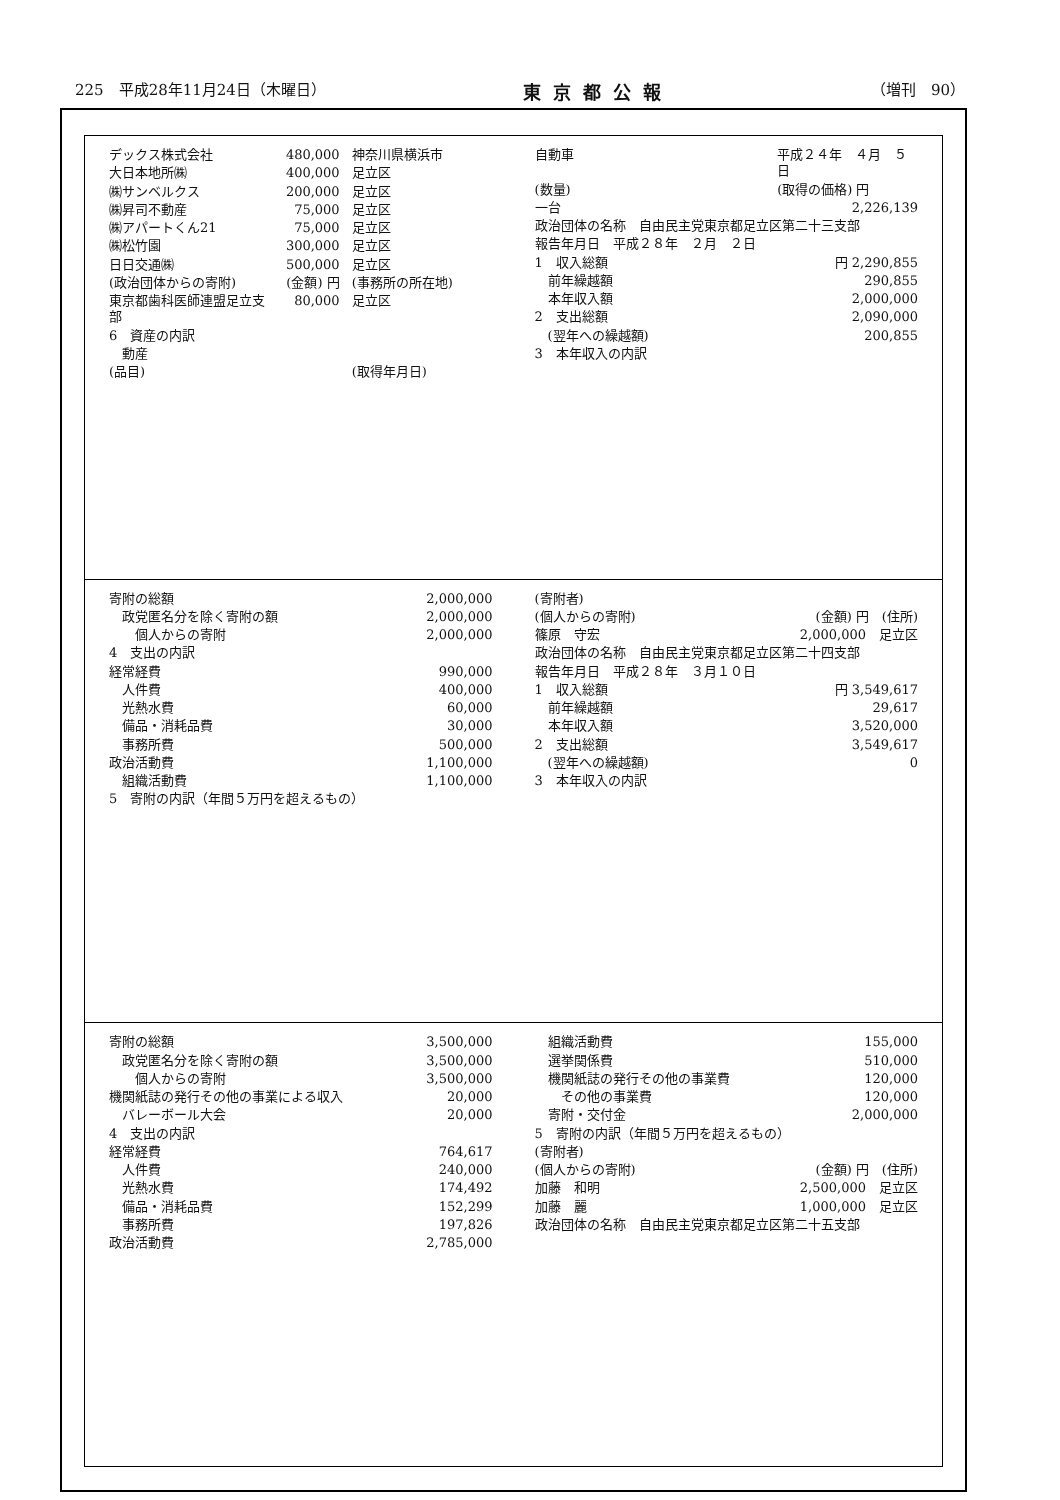225　平成28年11月24日（木曜日） 東京都公報 （増刊　90）
| デックス株式会社 | 480,000 | 神奈川県横浜市 |
| 大日本地所㈱ | 400,000 | 足立区 |
| ㈱サンベルクス | 200,000 | 足立区 |
| ㈱昇司不動産 | 75,000 | 足立区 |
| ㈱アパートくん21 | 75,000 | 足立区 |
| ㈱松竹園 | 300,000 | 足立区 |
| 日日交通㈱ | 500,000 | 足立区 |
| (政治団体からの寄附) | (金額) 円 | (事務所の所在地) |
| 東京都歯科医師連盟足立支部 | 80,000 | 足立区 |
| 6 資産の内訳 | | |
| 動産 | | |
| (品目) | | (取得年月日) |
| 自動車 | | 平成２４年 ４月 ５日 |
| (数量) | | (取得の価格) 円 |
| 一台 | | 2,226,139 |
| 政治団体の名称 自由民主党東京都足立区第二十三支部 | |
| 報告年月日 平成２８年 ２月 ２日 | |
| 1 収入総額 | 円 2,290,855 |
| 前年繰越額 | 290,855 |
| 本年収入額 | 2,000,000 |
| 2 支出総額 | 2,090,000 |
| (翌年への繰越額) | 200,855 |
| 3 本年収入の内訳 | |
| 寄附の総額 | 2,000,000 |
| 政党匿名分を除く寄附の額 | 2,000,000 |
| 個人からの寄附 | 2,000,000 |
| 4 支出の内訳 | |
| 経常経費 | 990,000 |
| 人件費 | 400,000 |
| 光熱水費 | 60,000 |
| 備品・消耗品費 | 30,000 |
| 事務所費 | 500,000 |
| 政治活動費 | 1,100,000 |
| 組織活動費 | 1,100,000 |
| 5 寄附の内訳（年間５万円を超えるもの） | |
| (寄附者) | |
| (個人からの寄附) | (金額) 円 (住所) |
| 篠原 守宏 | 2,000,000 足立区 |
| 政治団体の名称 自由民主党東京都足立区第二十四支部 | |
| 報告年月日 平成２８年 ３月１０日 | |
| 1 収入総額 | 円 3,549,617 |
| 前年繰越額 | 29,617 |
| 本年収入額 | 3,520,000 |
| 2 支出総額 | 3,549,617 |
| (翌年への繰越額) | 0 |
| 3 本年収入の内訳 | |
| 寄附の総額 | 3,500,000 |
| 政党匿名分を除く寄附の額 | 3,500,000 |
| 個人からの寄附 | 3,500,000 |
| 機関紙誌の発行その他の事業による収入 | 20,000 |
| バレーボール大会 | 20,000 |
| 4 支出の内訳 | |
| 経常経費 | 764,617 |
| 人件費 | 240,000 |
| 光熱水費 | 174,492 |
| 備品・消耗品費 | 152,299 |
| 事務所費 | 197,826 |
| 政治活動費 | 2,785,000 |
| 組織活動費 | 155,000 |
| 選挙関係費 | 510,000 |
| 機関紙誌の発行その他の事業費 | 120,000 |
| その他の事業費 | 120,000 |
| 寄附・交付金 | 2,000,000 |
| 5 寄附の内訳（年間５万円を超えるもの） | |
| (寄附者) | |
| (個人からの寄附) | (金額) 円 (住所) |
| 加藤 和明 | 2,500,000 足立区 |
| 加藤 麗 | 1,000,000 足立区 |
| 政治団体の名称 自由民主党東京都足立区第二十五支部 | |